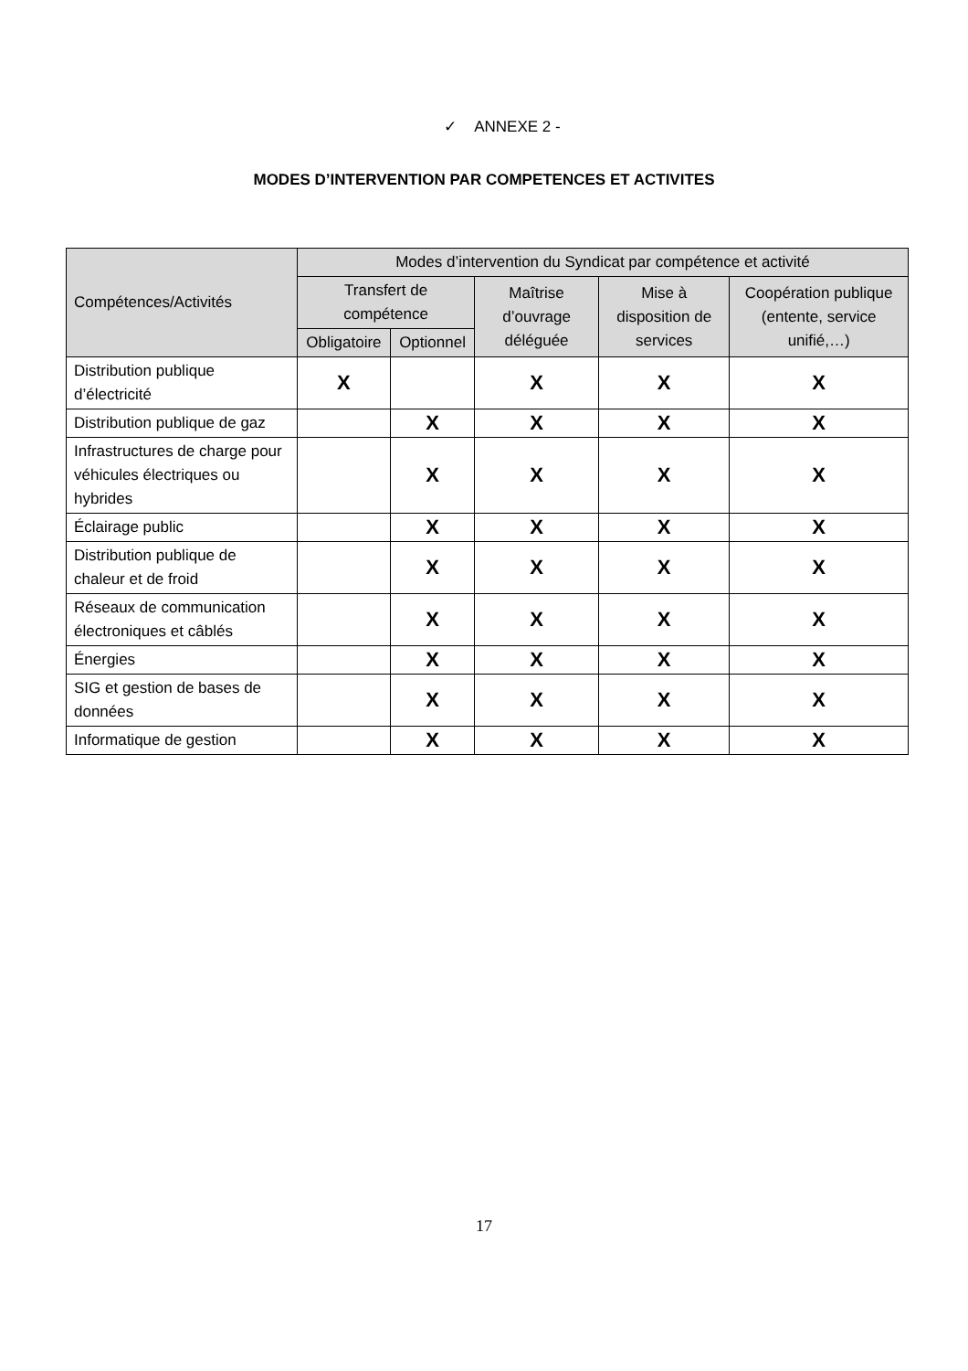✓ ANNEXE 2 -
MODES D’INTERVENTION PAR COMPETENCES ET ACTIVITES
| Compétences/Activités | Modes d’intervention du Syndicat par compétence et activité | | | | |
| --- | --- | --- | --- | --- | --- |
| | Transfert de compétence | | Maîtrise d’ouvrage déléguée | Mise à disposition de services | Coopération publique (entente, service unifié,…) |
| | Obligatoire | Optionnel | | | |
| Distribution publique d’électricité | X | | X | X | X |
| Distribution publique de gaz | | X | X | X | X |
| Infrastructures de charge pour véhicules électriques ou hybrides | | X | X | X | X |
| Éclairage public | | X | X | X | X |
| Distribution publique de chaleur et de froid | | X | X | X | X |
| Réseaux de communication électroniques et câblés | | X | X | X | X |
| Énergies | | X | X | X | X |
| SIG et gestion de bases de données | | X | X | X | X |
| Informatique de gestion | | X | X | X | X |
17